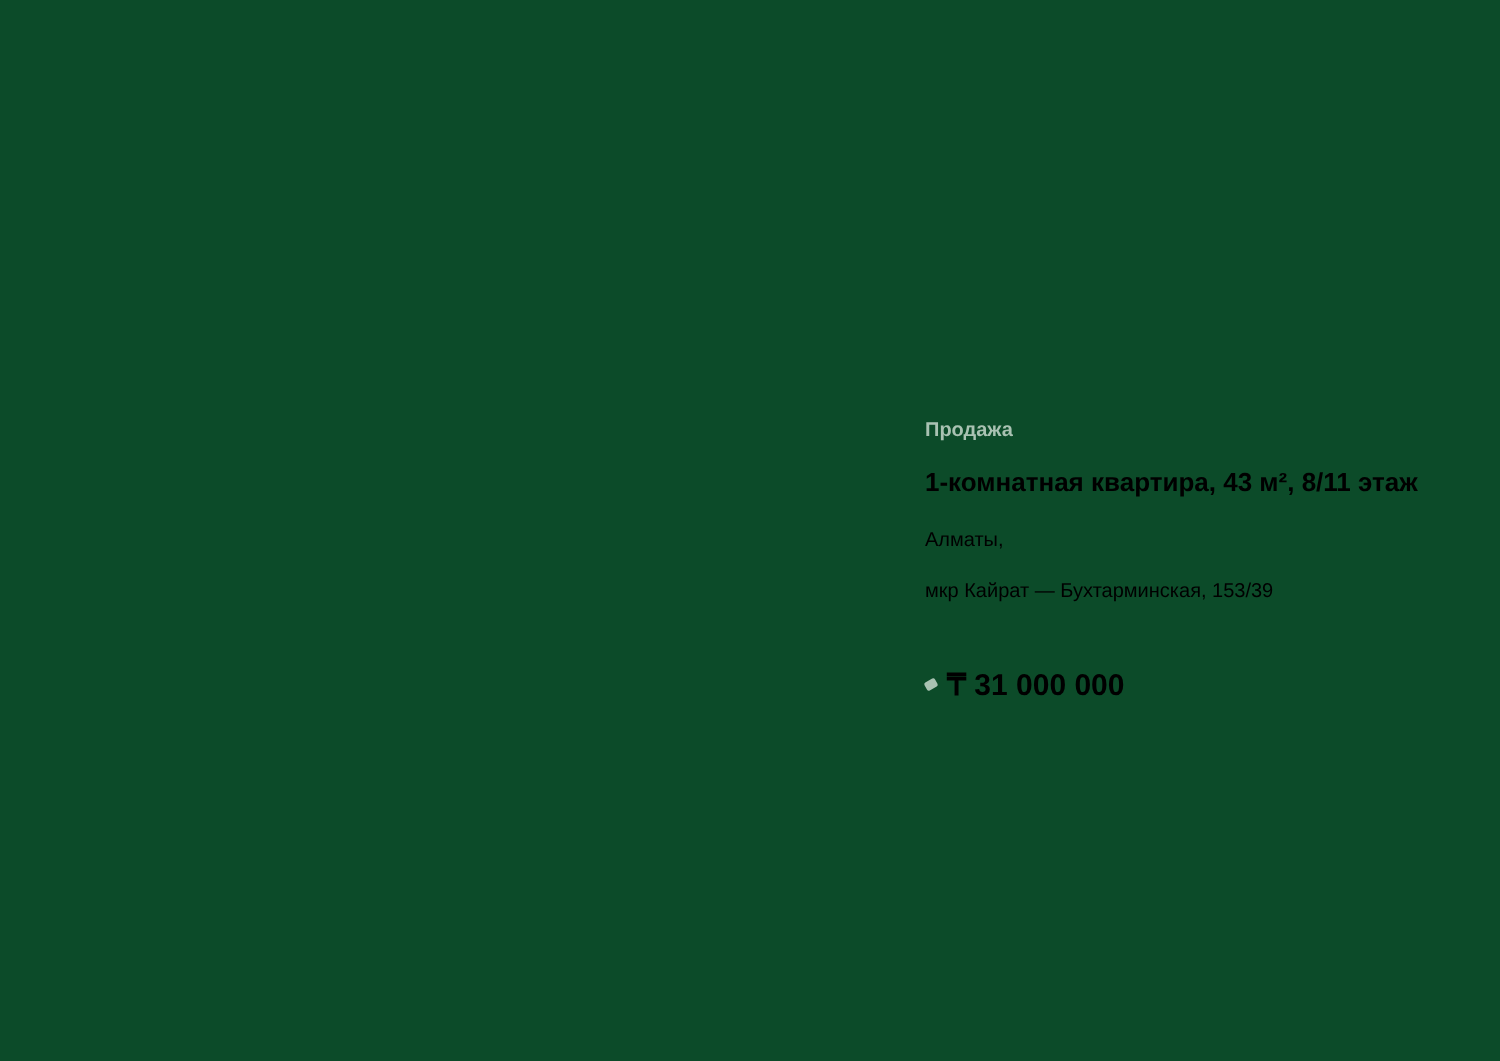Продажа
1-комнатная квартира, 43 м², 8/11 этаж
Алматы,
мкр Кайрат — Бухтарминская, 153/39
₸ 31 000 000